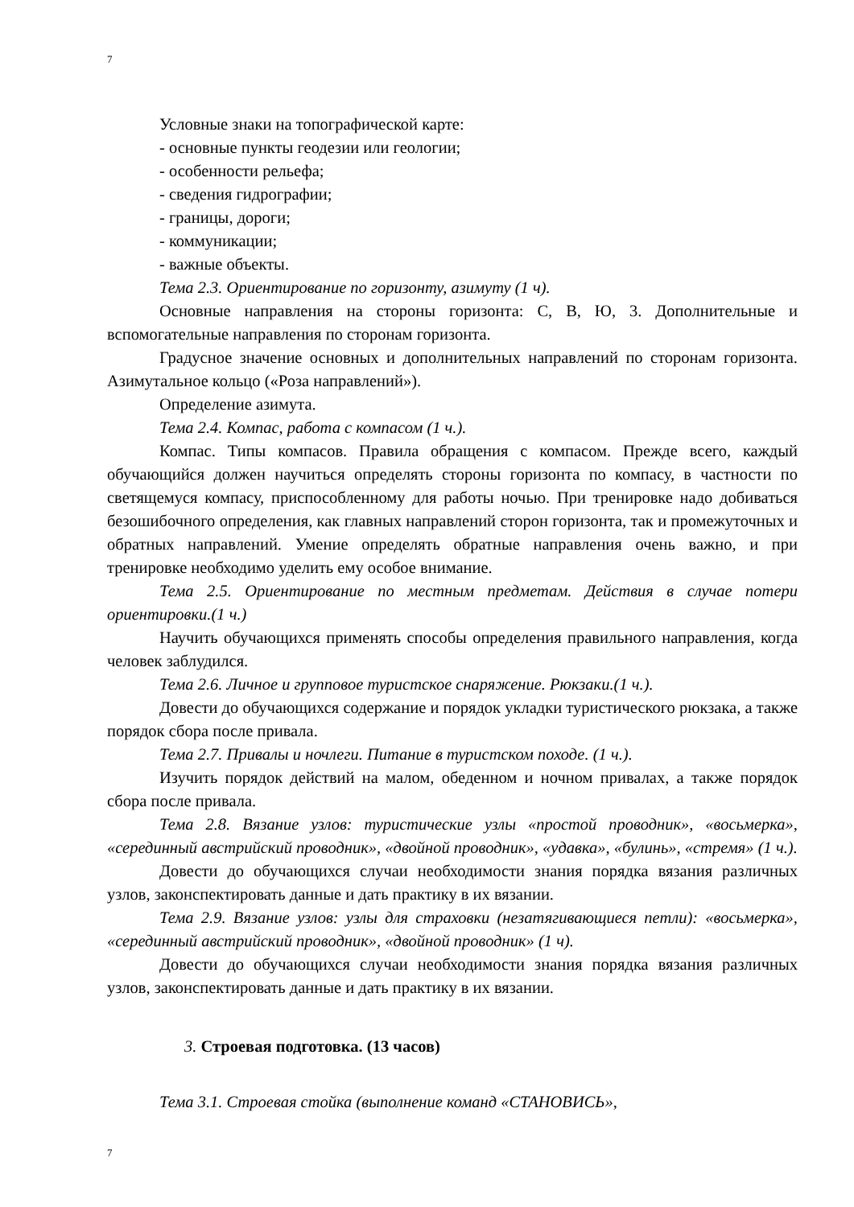7
Условные знаки на топографической карте:
- основные пункты геодезии или геологии;
- особенности рельефа;
- сведения гидрографии;
- границы, дороги;
- коммуникации;
- важные объекты.
Тема 2.3. Ориентирование по горизонту, азимуту (1 ч).
Основные направления на стороны горизонта: С, В, Ю, 3. Дополнительные и вспомогательные направления по сторонам горизонта.
Градусное значение основных и дополнительных направлений по сторонам горизонта. Азимутальное кольцо («Роза направлений»).
Определение азимута.
Тема 2.4. Компас, работа с компасом (1 ч.).
Компас. Типы компасов. Правила обращения с компасом. Прежде всего, каждый обучающийся должен научиться определять стороны горизонта по компасу, в частности по светящемуся компасу, приспособленному для работы ночью. При тренировке надо добиваться безошибочного определения, как главных направлений сторон горизонта, так и промежуточных и обратных направлений. Умение определять обратные направления очень важно, и при тренировке необходимо уделить ему особое внимание.
Тема 2.5. Ориентирование по местным предметам. Действия в случае потери ориентировки.(1 ч.)
Научить обучающихся применять способы определения правильного направления, когда человек заблудился.
Тема 2.6. Личное и групповое туристское снаряжение. Рюкзаки.(1 ч.).
Довести до обучающихся содержание и порядок укладки туристического рюкзака, а также порядок сбора после привала.
Тема 2.7. Привалы и ночлеги. Питание в туристском походе. (1 ч.).
Изучить порядок действий на малом, обеденном и ночном привалах, а также порядок сбора после привала.
Тема 2.8. Вязание узлов: туристические узлы «простой проводник», «восьмерка», «серединный австрийский проводник», «двойной проводник», «удавка», «булинь», «стремя» (1 ч.).
Довести до обучающихся случаи необходимости знания порядка вязания различных узлов, законспектировать данные и дать практику в их вязании.
Тема 2.9. Вязание узлов: узлы для страховки (незатягивающиеся петли): «восьмерка», «серединный австрийский проводник», «двойной проводник» (1 ч).
Довести до обучающихся случаи необходимости знания порядка вязания различных узлов, законспектировать данные и дать практику в их вязании.
3. Строевая подготовка. (13 часов)
Тема 3.1. Строевая стойка (выполнение команд «СТАНОВИСЬ»,
7